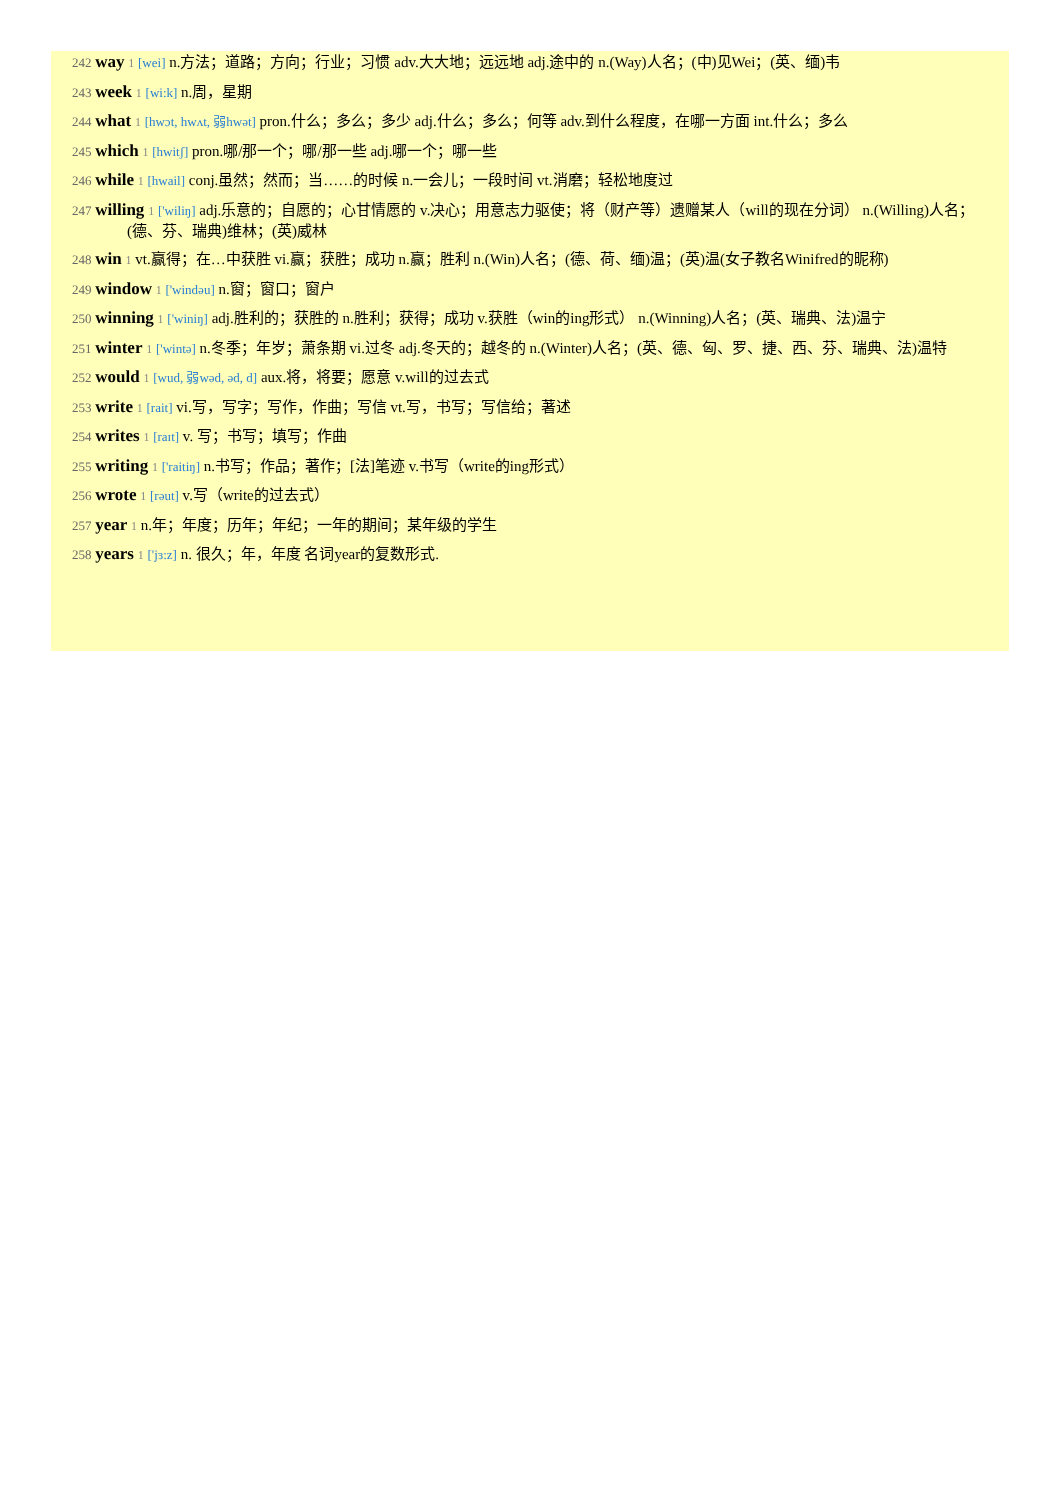242 way 1 [wei] n.方法；道路；方向；行业；习惯 adv.大大地；远远地 adj.途中的 n.(Way)人名；(中)见Wei；(英、缅)韦
243 week 1 [wi:k] n.周，星期
244 what 1 [hwɔt, hwʌt, 弱hwət] pron.什么；多么；多少 adj.什么；多么；何等 adv.到什么程度，在哪一方面 int.什么；多么
245 which 1 [hwitʃ] pron.哪/那一个；哪/那一些 adj.哪一个；哪一些
246 while 1 [hwail] conj.虽然；然而；当……的时候 n.一会儿；一段时间 vt.消磨；轻松地度过
247 willing 1 ['wiliŋ] adj.乐意的；自愿的；心甘情愿的 v.决心；用意志力驱使；将（财产等）遗赠某人（will的现在分词） n.(Willing)人名；(德、芬、瑞典)维林；(英)威林
248 win 1 vt.赢得；在…中获胜 vi.赢；获胜；成功 n.赢；胜利 n.(Win)人名；(德、荷、缅)温；(英)温(女子教名Winifred的昵称)
249 window 1 ['windəu] n.窗；窗口；窗户
250 winning 1 ['winiŋ] adj.胜利的；获胜的 n.胜利；获得；成功 v.获胜（win的ing形式） n.(Winning)人名；(英、瑞典、法)温宁
251 winter 1 ['wintə] n.冬季；年岁；萧条期 vi.过冬 adj.冬天的；越冬的 n.(Winter)人名；(英、德、匈、罗、捷、西、芬、瑞典、法)温特
252 would 1 [wud, 弱wəd, əd, d] aux.将，将要；愿意 v.will的过去式
253 write 1 [rait] vi.写，写字；写作，作曲；写信 vt.写，书写；写信给；著述
254 writes 1 [raɪt] v. 写；书写；填写；作曲
255 writing 1 ['raitiŋ] n.书写；作品；著作；[法]笔迹 v.书写（write的ing形式）
256 wrote 1 [rəut] v.写（write的过去式）
257 year 1 n.年；年度；历年；年纪；一年的期间；某年级的学生
258 years 1 ['jɜ:z] n. 很久；年，年度 名词year的复数形式.